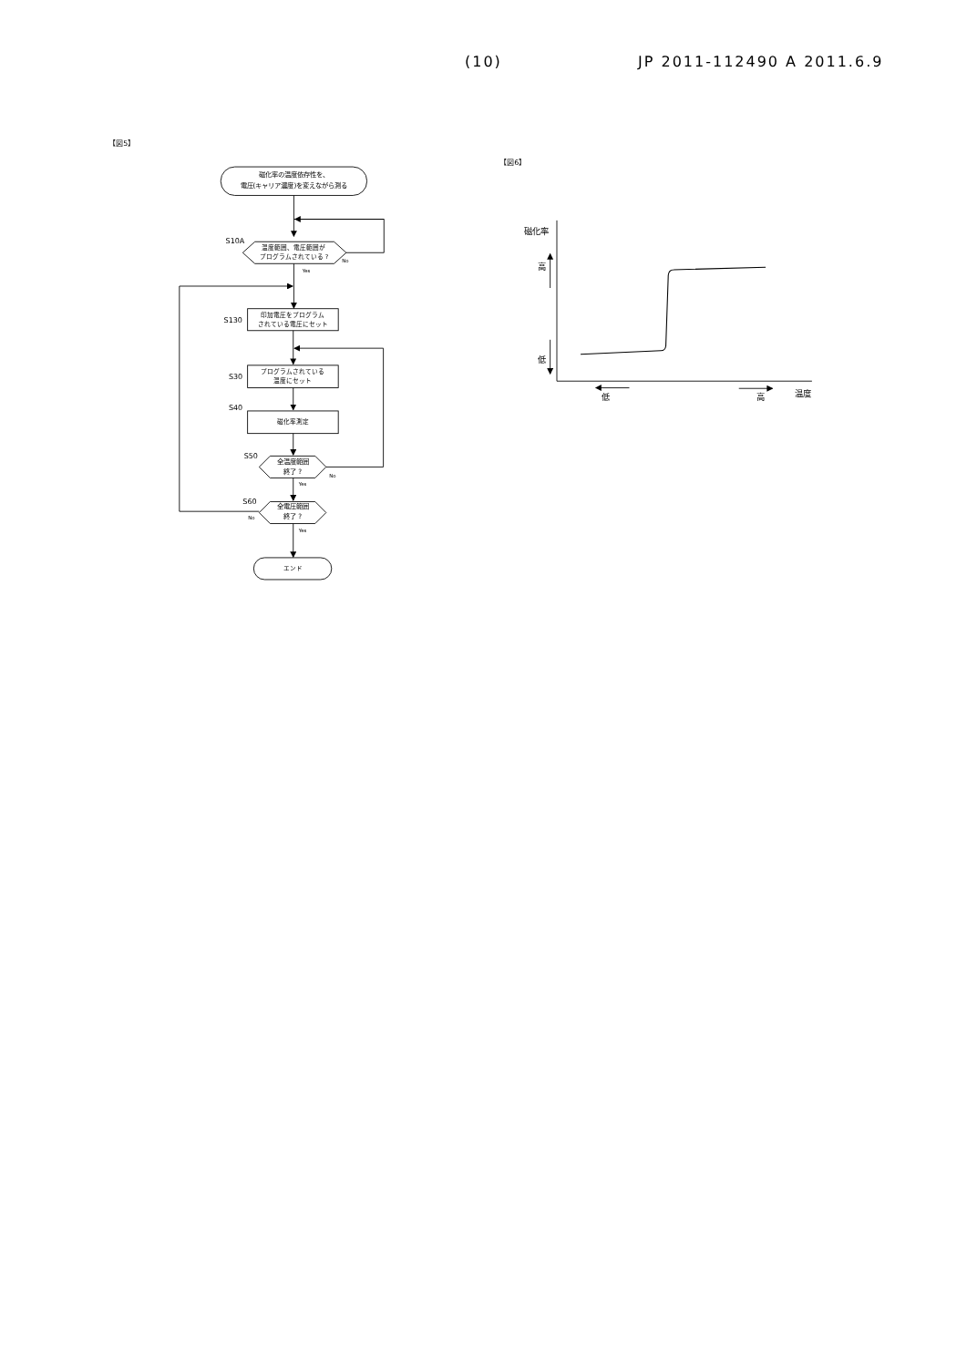(10) JP 2011-112490 A 2011.6.9
【図5】
【図6】
磁化率の温度依存性を、
電圧(キャリア濃度)を変えながら測る
S10A
温度範囲、電圧範囲が
プログラムされている ?
No
Yes
S130
印加電圧をプログラム
されている電圧にセット
S30
プログラムされている
温度にセット
S40
磁化率測定
S50
全温度範囲
終了 ?
No
Yes
S60
全電圧範囲
終了 ?
No
Yes
エンド
磁化率
高
低
低
高
温度